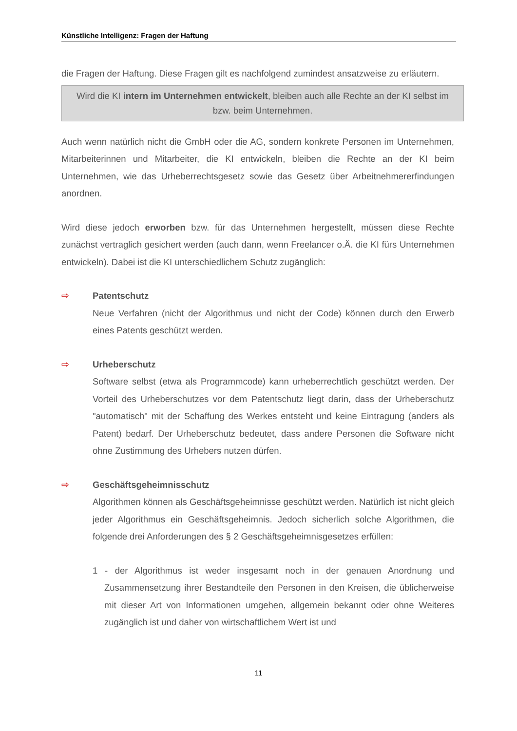Künstliche Intelligenz: Fragen der Haftung
die Fragen der Haftung. Diese Fragen gilt es nachfolgend zumindest ansatzweise zu erläutern.
Wird die KI intern im Unternehmen entwickelt, bleiben auch alle Rechte an der KI selbst im bzw. beim Unternehmen.
Auch wenn natürlich nicht die GmbH oder die AG, sondern konkrete Personen im Unternehmen, Mitarbeiterinnen und Mitarbeiter, die KI entwickeln, bleiben die Rechte an der KI beim Unternehmen, wie das Urheberrechtsgesetz sowie das Gesetz über Arbeitnehmererfindungen anordnen.
Wird diese jedoch erworben bzw. für das Unternehmen hergestellt, müssen diese Rechte zunächst vertraglich gesichert werden (auch dann, wenn Freelancer o.Ä. die KI fürs Unternehmen entwickeln). Dabei ist die KI unterschiedlichem Schutz zugänglich:
⇨ Patentschutz
Neue Verfahren (nicht der Algorithmus und nicht der Code) können durch den Erwerb eines Patents geschützt werden.
⇨ Urheberschutz
Software selbst (etwa als Programmcode) kann urheberrechtlich geschützt werden. Der Vorteil des Urheberschutzes vor dem Patentschutz liegt darin, dass der Urheberschutz "automatisch" mit der Schaffung des Werkes entsteht und keine Eintragung (anders als Patent) bedarf. Der Urheberschutz bedeutet, dass andere Personen die Software nicht ohne Zustimmung des Urhebers nutzen dürfen.
⇨ Geschäftsgeheimnisschutz
Algorithmen können als Geschäftsgeheimnisse geschützt werden. Natürlich ist nicht gleich jeder Algorithmus ein Geschäftsgeheimnis. Jedoch sicherlich solche Algorithmen, die folgende drei Anforderungen des § 2 Geschäftsgeheimnisgesetzes erfüllen:
1 - der Algorithmus ist weder insgesamt noch in der genauen Anordnung und Zusammensetzung ihrer Bestandteile den Personen in den Kreisen, die üblicherweise mit dieser Art von Informationen umgehen, allgemein bekannt oder ohne Weiteres zugänglich ist und daher von wirtschaftlichem Wert ist und
11